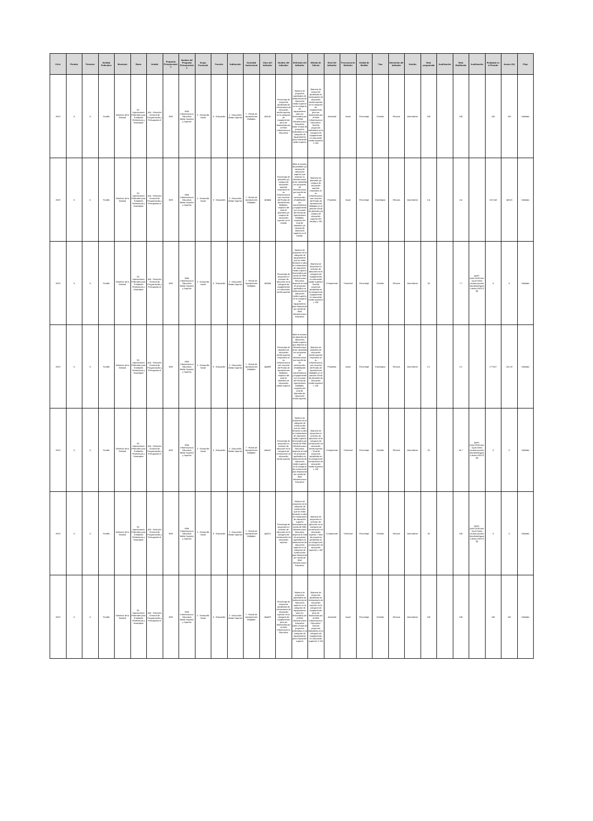| Ciclo | Periodo | Trimestre | Entidad Federativa | Municipio | Ramo | Unidad | Programa Presupuestario | Nombre del Programa Presupuestario | Grupo Funcional | Función | Subfunción | Actividad Institucional | Clave del Indicador | Nombre del Indicador | Definición del Indicador | Método de Cálculo | Nivel del Indicador | Frecuencia de Medición | Unidad de Medida | Tipo | Dimensión del Indicador | Sentido | Meta programada | Justificación | Meta Modificada | Justificación | Realizado en el Periodo | Avance (%) | Flujo |
| --- | --- | --- | --- | --- | --- | --- | --- | --- | --- | --- | --- | --- | --- | --- | --- | --- | --- | --- | --- | --- | --- | --- | --- | --- | --- | --- | --- | --- | --- |
| 2019 | 5 | 5 | Puebla | Gobierno de la Entidad | 33 - Aportaciones Federales para Entidades Federativas y Municipios | 416 - Dirección General de Programación y Presupuesto A | I008 | FAM Infraestructura Educativa Media Superior y Superior | 2 - Desarrollo Social | 5 - Educación | 2 - Educación Media Superior | 7 - Fondo de Aportaciones Múltiples | 143132 | Porcentaje de proyectos aprobados de instituciones de educación media superior en la categoría de equipamiento para ser financiados por el FAM Infraestructura Educativa | Número de proyectos aprobados de instituciones de educación media superior en la categoría de equipamiento para ser financiados por el FAM Infraestructura Educativa sobre el total de proyectos solicitados en la categoría de equipamiento para educación media superior | (Número de proyectos aprobados en instituciones de educación media superior en la categoría de equipamiento para ser financiados por el FAM Infraestructura Educativa / Total de proyectos solicitados en la categoría de equipamiento en educación media superior) X 100 | Actividad | Anual | Porcentaje | Gestión | Eficacia | Ascendente | 100 | | 100 | | 100 | 100 | Validado |
| 2019 | 5 | 5 | Puebla | Gobierno de la Entidad | 33 - Aportaciones Federales para Entidades Federativas y Municipios | 416 - Dirección General de Programación y Presupuesto A | I008 | FAM Infraestructura Educativa Media Superior y Superior | 2 - Desarrollo Social | 5 - Educación | 2 - Educación Media Superior | 7 - Fondo de Aportaciones Múltiples | 143454 | Porcentaje de planteles y/o campus de educación superior mejorados en su infraestructura con recursos del Fondo de Aportaciones Múltiples, respecto del total de planteles y/o campus de educación superior en el estado | Mide el número de planteles y/o campus de educación superior que mejoran su infraestructura al ser atendidos con proyectos de infraestructura que puede ser de construcción, rehabilitación y/o mantenimiento y equipamiento con recursos del Fondo de Aportaciones Múltiples, respecto del total de planteles y/o campus de educación superior en el estado. | (Número de planteles y/o campus de educación superior mejorados en su infraestructura con recursos del Fondo de Aportaciones Múltiples en el periodo t/Total de planteles y/o campus de educación superior del estado) x 100 | Propósito | Anual | Porcentaje | Estratégico | Eficacia | Ascendente | 2.4 | | 2.4 | | 3.57143 | 148.81 | Validado |
| 2019 | 5 | 5 | Puebla | Gobierno de la Entidad | 33 - Aportaciones Federales para Entidades Federativas y Municipios | 416 - Dirección General de Programación y Presupuesto A | I008 | FAM Infraestructura Educativa Media Superior y Superior | 2 - Desarrollo Social | 5 - Educación | 2 - Educación Media Superior | 7 - Fondo de Aportaciones Múltiples | 143534 | Porcentaje de proyectos en proceso de ejecución en la categoría de equipamiento en educación media superior | Número de proyectos en la categoría de equipamiento que se están llevando a cabo en instituciones de educación media superior financiados por medio de FAM Infraestructura Educativa; respecto al total de proyectos aprobados en instituciones de educación media superior en la categoría de equipamiento para financiarse por medio de FAM Infraestructura Educativa | (Número de proyectos en proceso de ejecución en la categoría de equipamiento en educación media superior/ Total de proyectos aprobados en la categoría de equipamiento en educación media superior) x 100 | Componente | Trimestral | Porcentaje | Gestión | Eficacia | Ascendente | 25 | | 7.7 | {just1:{ciclo:2019,trim:5,just:Otras causas,usuario:davidsrodriguezs,fecha:15/07/20}} | 0 | 0 | Validado |
| 2019 | 5 | 5 | Puebla | Gobierno de la Entidad | 33 - Aportaciones Federales para Entidades Federativas y Municipios | 416 - Dirección General de Programación y Presupuesto A | I008 | FAM Infraestructura Educativa Media Superior y Superior | 2 - Desarrollo Social | 5 - Educación | 2 - Educación Media Superior | 7 - Fondo de Aportaciones Múltiples | 144089 | Porcentaje de planteles de educación media superior mejorados en su infraestructura con recursos del Fondo de Aportaciones Múltiples, respecto del total de planteles de educación media superior. | Mide el número de planteles de educación media superior que mejoran su infraestructura al ser atendidos con proyectos de infraestructura que puede ser de construcción, rehabilitación y/o mantenimiento y equipamiento con recursos del Fondo de Aportaciones Múltiples, respecto del total de planteles de educación media superior. | (Número de planteles de educación media superior mejorados en su infraestructura con recursos del Fondo de Aportaciones Múltiples en el periodo t/Total de planteles de educación media superior) x 100 | Propósito | Anual | Porcentaje | Estratégico | Eficacia | Ascendente | 2.2 | | 2.2 | | 2.77627 | 126.19 | Validado |
| 2019 | 5 | 5 | Puebla | Gobierno de la Entidad | 33 - Aportaciones Federales para Entidades Federativas y Municipios | 416 - Dirección General de Programación y Presupuesto A | I008 | FAM Infraestructura Educativa Media Superior y Superior | 2 - Desarrollo Social | 5 - Educación | 2 - Educación Media Superior | 7 - Fondo de Aportaciones Múltiples | 144147 | Porcentaje de proyectos en proceso de ejecución en la categoría de construcción en educación media superior | Número de proyectos en la categoría de construcción que se están llevando a cabo en instituciones de educación media superior financiados por medio de FAM Infraestructura Educativa; respecto al total de proyectos aprobados en instituciones de educación media superior en la categoría de construcción para financiarse por medio de FAM Infraestructura Educativa | (Número de proyectos en proceso de ejecución en la categoría de construcción en educación media superior / Total de proyectos aprobados en la categoría de construcción en educación media superior) x 100 | Componente | Trimestral | Porcentaje | Gestión | Eficacia | Ascendente | 20 | | 16.7 | {just1:{ciclo:2019,trim:5,just:Otras causas,usuario:davidsrodriguezs,fecha:15/07/20}} | 0 | 0 | Validado |
| 2019 | 5 | 5 | Puebla | Gobierno de la Entidad | 33 - Aportaciones Federales para Entidades Federativas y Municipios | 416 - Dirección General de Programación y Presupuesto A | I008 | FAM Infraestructura Educativa Media Superior y Superior | 2 - Desarrollo Social | 5 - Educación | 2 - Educación Media Superior | 7 - Fondo de Aportaciones Múltiples | 144221 | Porcentaje de proyectos en proceso de ejecución en la categoría de construcción en educación superior | Número de proyectos en la categoría de construcción que se están llevando a cabo en instituciones de educación superior financiados por medio de FAM Infraestructura Educativa; respecto al total de proyectos aprobados en instituciones de educación superior en la categoría de construcción para financiarse por medio de FAM Infraestructura Educativa | (Número de proyectos en proceso de ejecución en la categoría de construcción en educación superior / Total de proyectos aprobados en la categoría de construcción en educación superior) x 100 | Componente | Trimestral | Porcentaje | Gestión | Eficacia | Ascendente | 25 | | 100 | {just1:{ciclo:2019,trim:5,just:Otras causas,usuario:davidsrodriguezs,fecha:15/07/20}} | 0 | 0 | Validado |
| 2019 | 5 | 5 | Puebla | Gobierno de la Entidad | 33 - Aportaciones Federales para Entidades Federativas y Municipios | 416 - Dirección General de Programación y Presupuesto A | I008 | FAM Infraestructura Educativa Media Superior y Superior | 2 - Desarrollo Social | 5 - Educación | 2 - Educación Media Superior | 7 - Fondo de Aportaciones Múltiples | 144479 | Porcentaje de proyectos aprobados de instituciones de educación superior en la categoría de equipamiento para ser financiados por el FAM Infraestructura Educativa | Número de proyectos aprobados de instituciones de educación superior en la categoría de equipamiento para ser financiados por el FAM Infraestructura Educativa sobre el total de proyectos solicitados en la categoría de equipamiento para educación superior | (Número de proyectos aprobados en instituciones de educación superior en la categoría de equipamiento para ser financiados por el FAM Infraestructura Educativa / Total de proyectos solicitados en la categoría de equipamiento en educación superior) X 100 | Actividad | Anual | Porcentaje | Gestión | Eficacia | Ascendente | 100 | | 100 | | 100 | 100 | Validado |